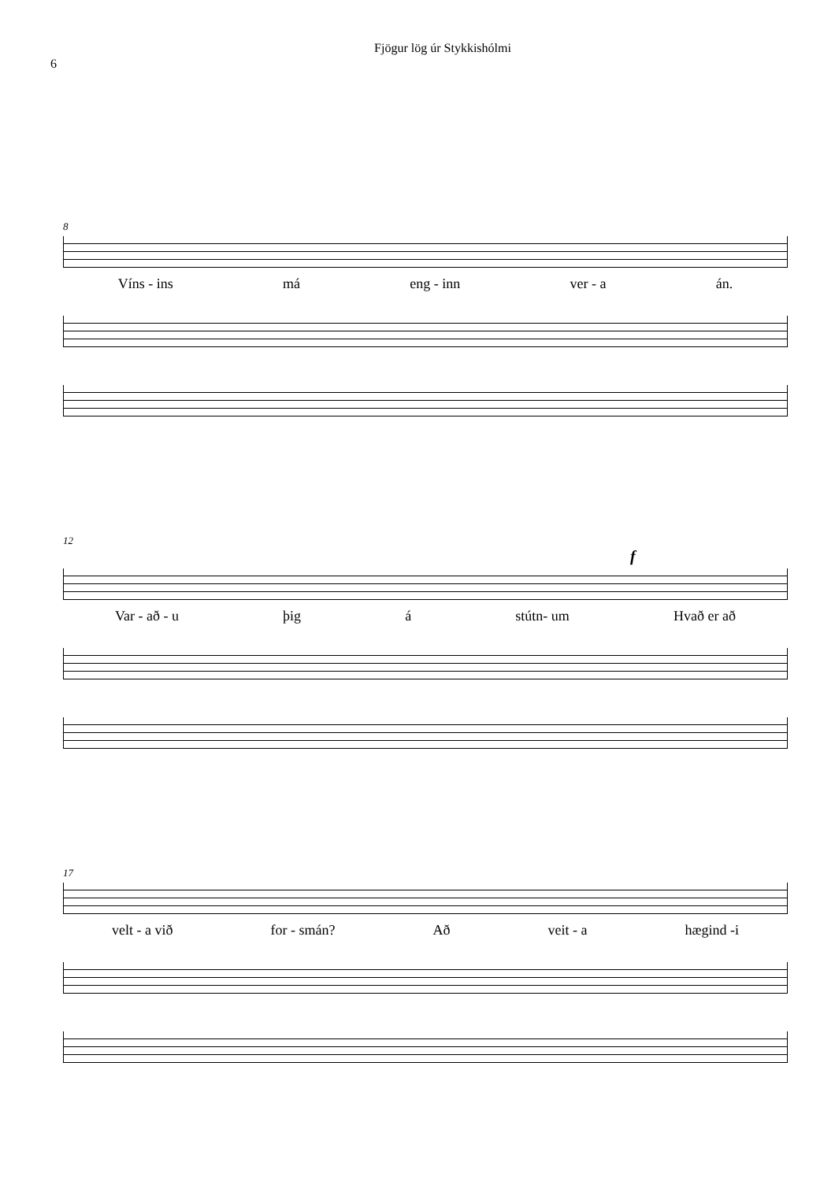6
Fjögur lög úr Stykkishólmi
8
Víns - ins má eng - inn ver - a án.
12
f
Var - að - u þig á stútn- um Hvað er að
17
velt - a við for - smán? Að veit - a hægind -i